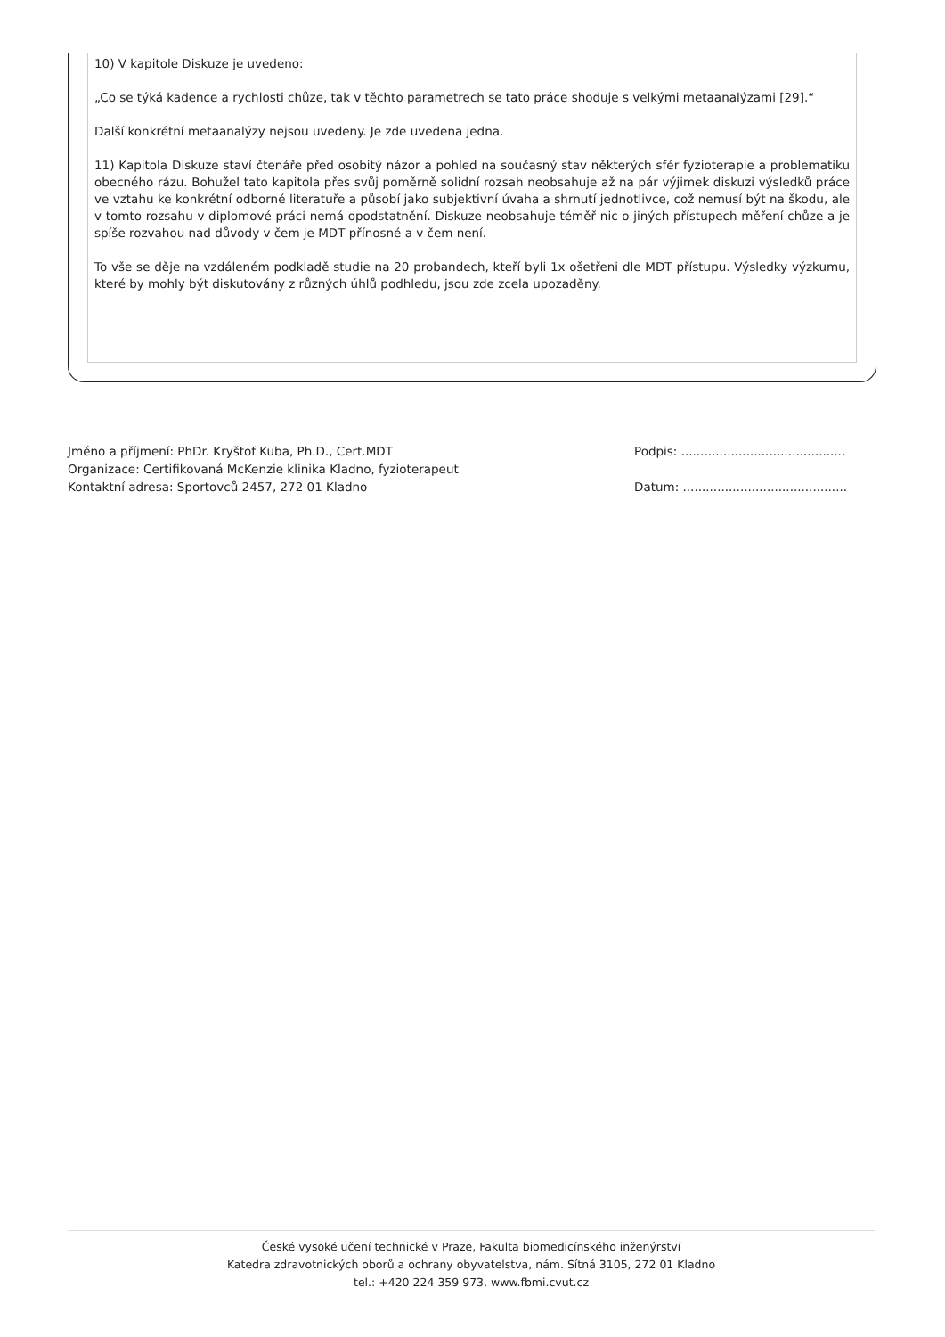10) V kapitole Diskuze je uvedeno:
„Co se týká kadence a rychlosti chůze, tak v těchto parametrech se tato práce shoduje s velkými metaanalýzami [29].“
Další konkrétní metaanalýzy nejsou uvedeny. Je zde uvedena jedna.
11) Kapitola Diskuze staví čtenáře před osobitý názor a pohled na současný stav některých sfér fyzioterapie a problematiku obecného rázu. Bohužel tato kapitola přes svůj poměrně solidní rozsah neobsahuje až na pár výjimek diskuzi výsledků práce ve vztahu ke konkrétní odborné literatuře a působí jako subjektivní úvaha a shrnutí jednotlivce, což nemusí být na škodu, ale v tomto rozsahu v diplomové práci nemá opodstatnění. Diskuze neobsahuje téměř nic o jiných přístupech měření chůze a je spíše rozvahou nad důvody v čem je MDT přínosné a v čem není.
To vše se děje na vzdáleném podkladě studie na 20 probandech, kteří byli 1x ošetřeni dle MDT přístupu. Výsledky výzkumu, které by mohly být diskutovány z různých úhlů podhledu, jsou zde zcela upozaděny.
Jméno a příjmení: PhDr. Kryštof Kuba, Ph.D., Cert.MDT
Organizace: Certifikovaná McKenzie klinika Kladno, fyzioterapeut
Kontaktní adresa: Sportovců 2457, 272 01 Kladno
Podpis: ...........................................
Datum: ...........................................
České vysoké učení technické v Praze, Fakulta biomedicínského inženýrství
Katedra zdravotnických oborů a ochrany obyvatelstva, nám. Sítná 3105, 272 01 Kladno
tel.: +420 224 359 973, www.fbmi.cvut.cz